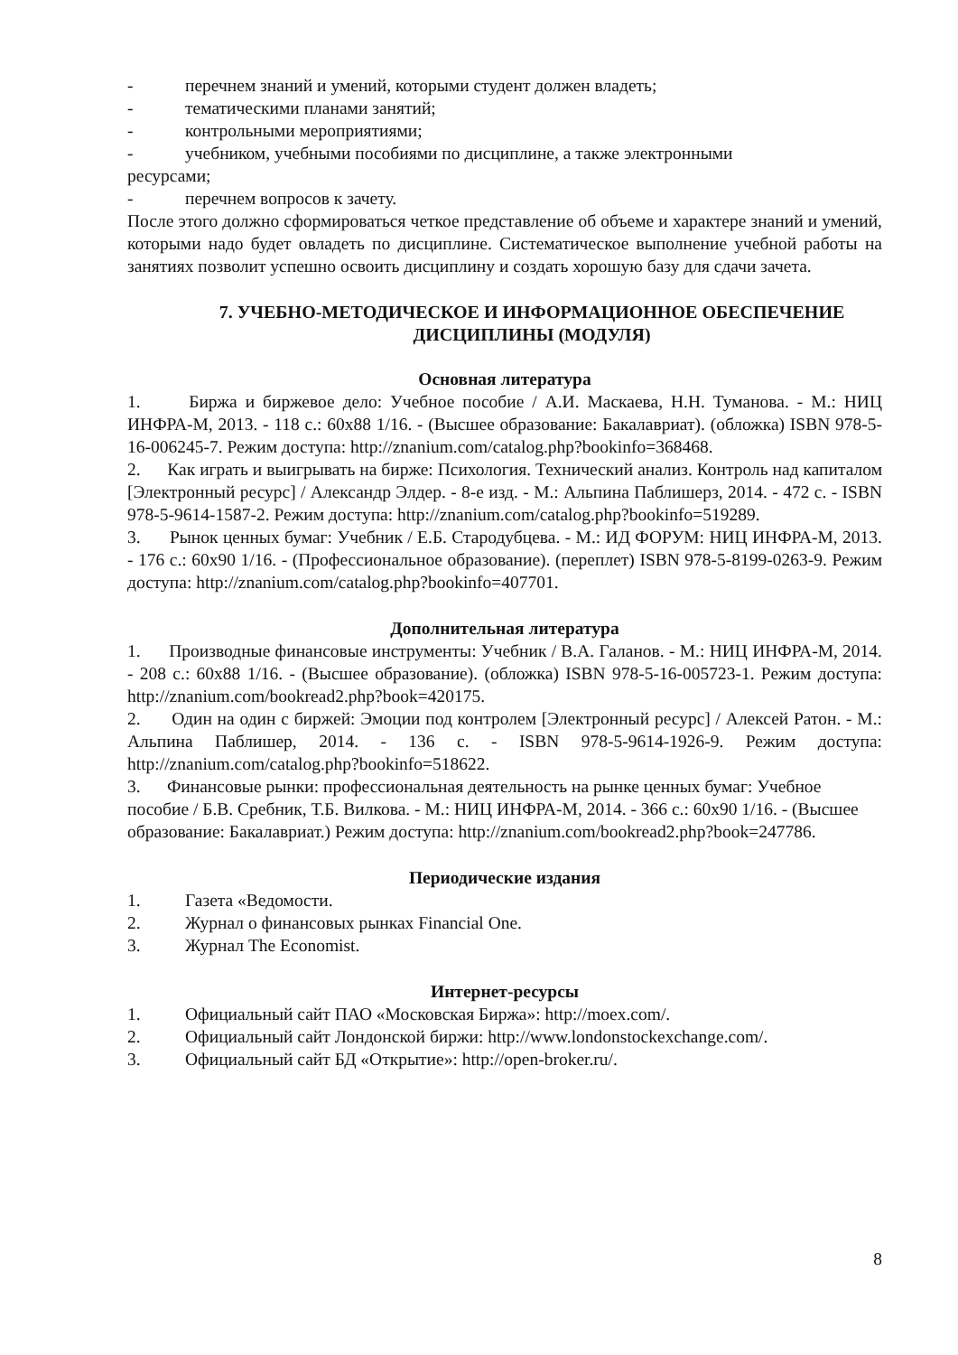- перечнем знаний и умений, которыми студент должен владеть;
- тематическими планами занятий;
- контрольными мероприятиями;
- учебником, учебными пособиями по дисциплине, а также электронными
ресурсами;
- перечнем вопросов к зачету.
После этого должно сформироваться четкое представление об объеме и характере знаний и умений, которыми надо будет овладеть по дисциплине. Систематическое выполнение учебной работы на занятиях позволит успешно освоить дисциплину и создать хорошую базу для сдачи зачета.
7. УЧЕБНО-МЕТОДИЧЕСКОЕ И ИНФОРМАЦИОННОЕ ОБЕСПЕЧЕНИЕ ДИСЦИПЛИНЫ (МОДУЛЯ)
Основная литература
1. Биржа и биржевое дело: Учебное пособие / А.И. Маскаева, Н.Н. Туманова. - М.: НИЦ ИНФРА-М, 2013. - 118 с.: 60x88 1/16. - (Высшее образование: Бакалавриат). (обложка) ISBN 978-5-16-006245-7. Режим доступа: http://znanium.com/catalog.php?bookinfo=368468.
2. Как играть и выигрывать на бирже: Психология. Технический анализ. Контроль над капиталом [Электронный ресурс] / Александр Элдер. - 8-е изд. - М.: Альпина Паблишерз, 2014. - 472 с. - ISBN 978-5-9614-1587-2. Режим доступа: http://znanium.com/catalog.php?bookinfo=519289.
3. Рынок ценных бумаг: Учебник / Е.Б. Стародубцева. - М.: ИД ФОРУМ: НИЦ ИНФРА-М, 2013. - 176 с.: 60x90 1/16. - (Профессиональное образование). (переплет) ISBN 978-5-8199-0263-9. Режим доступа: http://znanium.com/catalog.php?bookinfo=407701.
Дополнительная литература
1. Производные финансовые инструменты: Учебник / В.А. Галанов. - М.: НИЦ ИНФРА-М, 2014. - 208 с.: 60x88 1/16. - (Высшее образование). (обложка) ISBN 978-5-16-005723-1. Режим доступа: http://znanium.com/bookread2.php?book=420175.
2. Один на один с биржей: Эмоции под контролем [Электронный ресурс] / Алексей Ратон. - М.: Альпина Паблишер, 2014. - 136 с. - ISBN 978-5-9614-1926-9. Режим доступа: http://znanium.com/catalog.php?bookinfo=518622.
3. Финансовые рынки: профессиональная деятельность на рынке ценных бумаг: Учебное пособие / Б.В. Сребник, Т.Б. Вилкова. - М.: НИЦ ИНФРА-М, 2014. - 366 с.: 60x90 1/16. - (Высшее образование: Бакалавриат.) Режим доступа: http://znanium.com/bookread2.php?book=247786.
Периодические издания
1. Газета «Ведомости.
2. Журнал о финансовых рынках Financial One.
3. Журнал The Economist.
Интернет-ресурсы
1. Официальный сайт ПАО «Московская Биржа»: http://moex.com/.
2. Официальный сайт Лондонской биржи: http://www.londonstockexchange.com/.
3. Официальный сайт БД «Открытие»: http://open-broker.ru/.
8